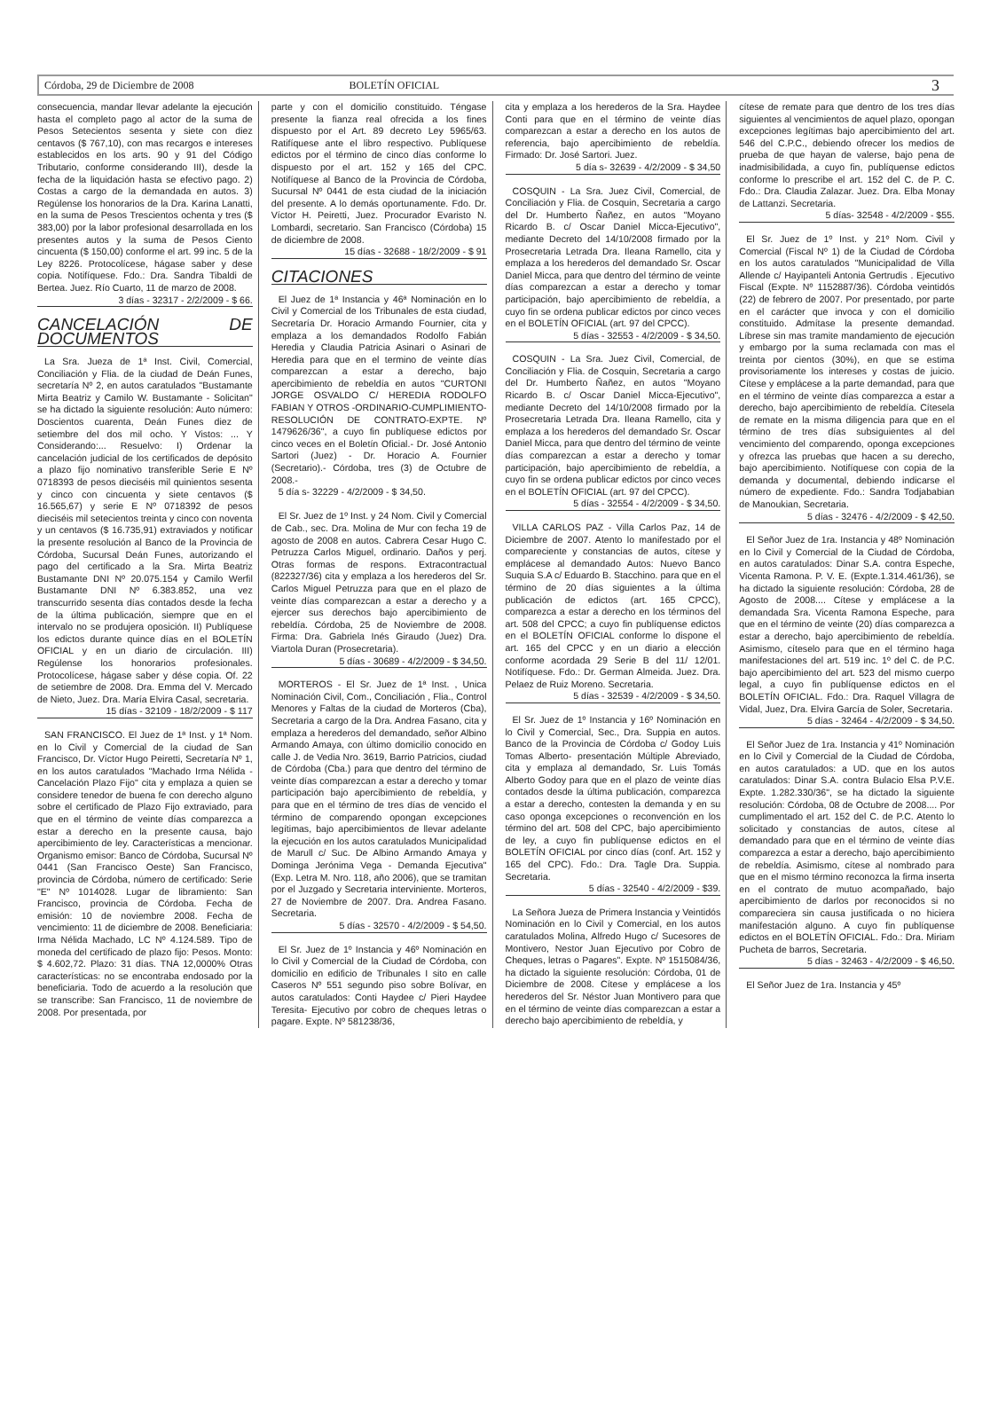Córdoba, 29 de Diciembre de 2008 BOLETÍN OFICIAL 3
consecuencia, mandar llevar adelante la ejecución hasta el completo pago al actor de la suma de Pesos Setecientos sesenta y siete con diez centavos ($ 767,10), con mas recargos e intereses establecidos en los arts. 90 y 91 del Código Tributario, conforme considerando III), desde la fecha de la liquidación hasta se efectivo pago. 2) Costas a cargo de la demandada en autos. 3) Regúlense los honorarios de la Dra. Karina Lanatti, en la suma de Pesos Trescientos ochenta y tres ($ 383,00) por la labor profesional desarrollada en los presentes autos y la suma de Pesos Ciento cincuenta ($ 150,00) conforme el art. 99 inc. 5 de la Ley 8226. Protocolícese, hágase saber y dese copia. Notifíquese. Fdo.: Dra. Sandra Tibaldi de Bertea. Juez. Río Cuarto, 11 de marzo de 2008.
3 días - 32317 - 2/2/2009 - $ 66.
CANCELACIÓN DE DOCUMENTOS
La Sra. Jueza de 1ª Inst. Civil, Comercial, Conciliación y Flia. de la ciudad de Deán Funes, secretaría Nº 2, en autos caratulados "Bustamante Mirta Beatriz y Camilo W. Bustamante - Solicitan" se ha dictado la siguiente resolución: Auto número: Doscientos cuarenta, Deán Funes diez de setiembre del dos mil ocho. Y Vistos: ... Y Considerando:... Resuelvo: I) Ordenar la cancelación judicial de los certificados de depósito a plazo fijo nominativo transferible Serie E Nº 0718393 de pesos dieciséis mil quinientos sesenta y cinco con cincuenta y siete centavos ($ 16.565,67) y serie E Nº 0718392 de pesos dieciséis mil setecientos treinta y cinco con noventa y un centavos ($ 16.735,91) extraviados y notificar la presente resolución al Banco de la Provincia de Córdoba, Sucursal Deán Funes, autorizando el pago del certificado a la Sra. Mirta Beatriz Bustamante DNI Nº 20.075.154 y Camilo Werfil Bustamante DNI Nº 6.383.852, una vez transcurrido sesenta días contados desde la fecha de la última publicación, siempre que en el intervalo no se produjera oposición. II) Publíquese los edictos durante quince días en el BOLETÍN OFICIAL y en un diario de circulación. III) Regúlense los honorarios profesionales. Protocolícese, hágase saber y dése copia. Of. 22 de setiembre de 2008. Dra. Emma del V. Mercado de Nieto, Juez. Dra. María Elvira Casal, secretaria.
15 días - 32109 - 18/2/2009 - $ 117
SAN FRANCISCO. El Juez de 1ª Inst. y 1ª Nom. en lo Civil y Comercial de la ciudad de San Francisco, Dr. Víctor Hugo Peiretti, Secretaría Nº 1, en los autos caratulados "Machado Irma Nélida - Cancelación Plazo Fijo" cita y emplaza a quien se considere tenedor de buena fe con derecho alguno sobre el certificado de Plazo Fijo extraviado, para que en el término de veinte días comparezca a estar a derecho en la presente causa, bajo apercibimiento de ley. Características a mencionar. Organismo emisor: Banco de Córdoba, Sucursal Nº 0441 (San Francisco Oeste) San Francisco, provincia de Córdoba, número de certificado: Serie "E" Nº 1014028. Lugar de libramiento: San Francisco, provincia de Córdoba. Fecha de emisión: 10 de noviembre 2008. Fecha de vencimiento: 11 de diciembre de 2008. Beneficiaria: Irma Nélida Machado, LC Nº 4.124.589. Tipo de moneda del certificado de plazo fijo: Pesos. Monto: $ 4.602,72. Plazo: 31 días. TNA 12,0000% Otras características: no se encontraba endosado por la beneficiaria. Todo de acuerdo a la resolución que se transcribe: San Francisco, 11 de noviembre de 2008. Por presentada, por
parte y con el domicilio constituido. Téngase presente la fianza real ofrecida a los fines dispuesto por el Art. 89 decreto Ley 5965/63. Ratifíquese ante el libro respectivo. Publíquese edictos por el término de cinco días conforme lo dispuesto por el art. 152 y 165 del CPC. Notifíquese al Banco de la Provincia de Córdoba, Sucursal Nº 0441 de esta ciudad de la iniciación del presente. A lo demás oportunamente. Fdo. Dr. Víctor H. Peiretti, Juez. Procurador Evaristo N. Lombardi, secretario. San Francisco (Córdoba) 15 de diciembre de 2008.
15 días - 32688 - 18/2/2009 - $ 91
CITACIONES
El Juez de 1ª Instancia y 46ª Nominación en lo Civil y Comercial de los Tribunales de esta ciudad, Secretaría Dr. Horacio Armando Fournier, cita y emplaza a los demandados Rodolfo Fabián Heredia y Claudia Patricia Asinari o Asinari de Heredia para que en el termino de veinte días comparezcan a estar a derecho, bajo apercibimiento de rebeldía en autos "CURTONI JORGE OSVALDO C/ HEREDIA RODOLFO FABIAN Y OTROS -ORDINARIO-CUMPLIMIENTO-RESOLUCIÓN DE CONTRATO-EXPTE. Nº 1479626/36", a cuyo fin publíquese edictos por cinco veces en el Boletín Oficial.- Dr. José Antonio Sartori (Juez) - Dr. Horacio A. Fournier (Secretario).- Córdoba, tres (3) de Octubre de 2008.-
5 día s- 32229 - 4/2/2009 - $ 34,50.
El Sr. Juez de 1º Inst. y 24 Nom. Civil y Comercial de Cab., sec. Dra. Molina de Mur con fecha 19 de agosto de 2008 en autos. Cabrera Cesar Hugo C. Petruzza Carlos Miguel, ordinario. Daños y perj. Otras formas de respons. Extracontractual (822327/36) cita y emplaza a los herederos del Sr. Carlos Miguel Petruzza para que en el plazo de veinte días comparezcan a estar a derecho y a ejercer sus derechos bajo apercibimiento de rebeldía. Córdoba, 25 de Noviembre de 2008. Firma: Dra. Gabriela Inés Giraudo (Juez) Dra. Viartola Duran (Prosecretaria).
5 días - 30689 - 4/2/2009 - $ 34,50.
MORTEROS - El Sr. Juez de 1ª Inst. , Unica Nominación Civil, Com., Conciliación , Flia., Control Menores y Faltas de la ciudad de Morteros (Cba), Secretaria a cargo de la Dra. Andrea Fasano, cita y emplaza a herederos del demandado, señor Albino Armando Amaya, con último domicilio conocido en calle J. de Vedia Nro. 3619, Barrio Patricios, ciudad de Córdoba (Cba.) para que dentro del término de veinte días comparezcan a estar a derecho y tomar participación bajo apercibimiento de rebeldía, y para que en el término de tres días de vencido el término de comparendo opongan excepciones legítimas, bajo apercibimientos de llevar adelante la ejecución en los autos caratulados Municipalidad de Marull c/ Suc. De Albino Armando Amaya y Dominga Jerónima Vega - Demanda Ejecutiva" (Exp. Letra M. Nro. 118, año 2006), que se tramitan por el Juzgado y Secretaria interviniente. Morteros, 27 de Noviembre de 2007. Dra. Andrea Fasano. Secretaria.
5 días - 32570 - 4/2/2009 - $ 54,50.
El Sr. Juez de 1º Instancia y 46º Nominación en lo Civil y Comercial de la Ciudad de Córdoba, con domicilio en edificio de Tribunales I sito en calle Caseros Nº 551 segundo piso sobre Bolívar, en autos caratulados: Conti Haydee c/ Pieri Haydee Teresita- Ejecutivo por cobro de cheques letras o pagare. Expte. Nº 581238/36,
cita y emplaza a los herederos de la Sra. Haydee Conti para que en el término de veinte días comparezcan a estar a derecho en los autos de referencia, bajo apercibimiento de rebeldía. Firmado: Dr. José Sartori. Juez.
5 día s- 32639 - 4/2/2009 - $ 34,50
COSQUIN - La Sra. Juez Civil, Comercial, de Conciliación y Flia. de Cosquin, Secretaria a cargo del Dr. Humberto Ñañez, en autos "Moyano Ricardo B. c/ Oscar Daniel Micca-Ejecutivo", mediante Decreto del 14/10/2008 firmado por la Prosecretaria Letrada Dra. Ileana Ramello, cita y emplaza a los herederos del demandado Sr. Oscar Daniel Micca, para que dentro del término de veinte días comparezcan a estar a derecho y tomar participación, bajo apercibimiento de rebeldía, a cuyo fin se ordena publicar edictos por cinco veces en el BOLETÍN OFICIAL (art. 97 del CPCC).
5 días - 32553 - 4/2/2009 - $ 34,50.
COSQUIN - La Sra. Juez Civil, Comercial, de Conciliación y Flia. de Cosquin, Secretaria a cargo del Dr. Humberto Ñañez, en autos "Moyano Ricardo B. c/ Oscar Daniel Micca-Ejecutivo", mediante Decreto del 14/10/2008 firmado por la Prosecretaria Letrada Dra. Ileana Ramello, cita y emplaza a los herederos del demandado Sr. Oscar Daniel Micca, para que dentro del término de veinte días comparezcan a estar a derecho y tomar participación, bajo apercibimiento de rebeldía, a cuyo fin se ordena publicar edictos por cinco veces en el BOLETÍN OFICIAL (art. 97 del CPCC).
5 días - 32554 - 4/2/2009 - $ 34,50.
VILLA CARLOS PAZ - Villa Carlos Paz, 14 de Diciembre de 2007. Atento lo manifestado por el compareciente y constancias de autos, cítese y emplácese al demandado Autos: Nuevo Banco Suquia S.A c/ Eduardo B. Stacchino. para que en el término de 20 días siguientes a la última publicación de edictos (art. 165 CPCC), comparezca a estar a derecho en los términos del art. 508 del CPCC; a cuyo fin publíquense edictos en el BOLETÍN OFICIAL conforme lo dispone el art. 165 del CPCC y en un diario a elección conforme acordada 29 Serie B del 11/ 12/01. Notifíquese. Fdo.: Dr. German Almeida. Juez. Dra. Pelaez de Ruiz Moreno. Secretaria.
5 días - 32539 - 4/2/2009 - $ 34,50.
El Sr. Juez de 1º Instancia y 16º Nominación en lo Civil y Comercial, Sec., Dra. Suppia en autos. Banco de la Provincia de Córdoba c/ Godoy Luis Tomas Alberto- presentación Múltiple Abreviado, cita y emplaza al demandado, Sr. Luis Tomás Alberto Godoy para que en el plazo de veinte días contados desde la última publicación, comparezca a estar a derecho, contesten la demanda y en su caso oponga excepciones o reconvención en los término del art. 508 del CPC, bajo apercibimiento de ley, a cuyo fin publíquense edictos en el BOLETÍN OFICIAL por cinco días (conf. Art. 152 y 165 del CPC). Fdo.: Dra. Tagle Dra. Suppia. Secretaria.
5 días - 32540 - 4/2/2009 - $39.
La Señora Jueza de Primera Instancia y Veintidós Nominación en lo Civil y Comercial, en los autos caratulados Molina, Alfredo Hugo c/ Sucesores de Montivero, Nestor Juan Ejecutivo por Cobro de Cheques, letras o Pagares". Expte. Nº 1515084/36, ha dictado la siguiente resolución: Córdoba, 01 de Diciembre de 2008. Cítese y emplácese a los herederos del Sr. Néstor Juan Montivero para que en el término de veinte días comparezcan a estar a derecho bajo apercibimiento de rebeldía, y
cítese de remate para que dentro de los tres días siguientes al vencimientos de aquel plazo, opongan excepciones legítimas bajo apercibimiento del art. 546 del C.P.C., debiendo ofrecer los medios de prueba de que hayan de valerse, bajo pena de inadmisibilidada, a cuyo fin, publíquense edictos conforme lo prescribe el art. 152 del C. de P. C. Fdo.: Dra. Claudia Zalazar. Juez. Dra. Elba Monay de Lattanzi. Secretaria.
5 días- 32548 - 4/2/2009 - $55.
El Sr. Juez de 1º Inst. y 21º Nom. Civil y Comercial (Fiscal Nº 1) de la Ciudad de Córdoba en los autos caratulados "Municipalidad de Villa Allende c/ Hayipanteli Antonia Gertrudis . Ejecutivo Fiscal (Expte. Nº 1152887/36). Córdoba veintidós (22) de febrero de 2007. Por presentado, por parte en el carácter que invoca y con el domicilio constituido. Admítase la presente demandad. Líbrese sin mas tramite mandamiento de ejecución y embargo por la suma reclamada con mas el treinta por cientos (30%), en que se estima provisoriamente los intereses y costas de juicio. Cítese y emplácese a la parte demandad, para que en el término de veinte días comparezca a estar a derecho, bajo apercibimiento de rebeldía. Cítesela de remate en la misma diligencia para que en el término de tres días subsiguientes al del vencimiento del comparendo, oponga excepciones y ofrezca las pruebas que hacen a su derecho, bajo apercibimiento. Notifíquese con copia de la demanda y documental, debiendo indicarse el número de expediente. Fdo.: Sandra Todjababian de Manoukian, Secretaria.
5 días - 32476 - 4/2/2009 - $ 42,50.
El Señor Juez de 1ra. Instancia y 48º Nominación en lo Civil y Comercial de la Ciudad de Córdoba, en autos caratulados: Dinar S.A. contra Espeche, Vicenta Ramona. P. V. E. (Expte.1.314.461/36), se ha dictado la siguiente resolución: Córdoba, 28 de Agosto de 2008.... Cítese y emplácese a la demandada Sra. Vicenta Ramona Espeche, para que en el término de veinte (20) días comparezca a estar a derecho, bajo apercibimiento de rebeldía. Asimismo, cíteselo para que en el término haga manifestaciones del art. 519 inc. 1º del C. de P.C. bajo apercibimiento del art. 523 del mismo cuerpo legal, a cuyo fin publíquense edictos en el BOLETÍN OFICIAL. Fdo.: Dra. Raquel Villagra de Vidal, Juez, Dra. Elvira García de Soler, Secretaria.
5 días - 32464 - 4/2/2009 - $ 34,50.
El Señor Juez de 1ra. Instancia y 41º Nominación en lo Civil y Comercial de la Ciudad de Córdoba, en autos caratulados: a UD. que en los autos caratulados: Dinar S.A. contra Bulacio Elsa P.V.E. Expte. 1.282.330/36", se ha dictado la siguiente resolución: Córdoba, 08 de Octubre de 2008.... Por cumplimentado el art. 152 del C. de P.C. Atento lo solicitado y constancias de autos, cítese al demandado para que en el término de veinte días comparezca a estar a derecho, bajo apercibimiento de rebeldía. Asimismo, cítese al nombrado para que en el mismo término reconozca la firma inserta en el contrato de mutuo acompañado, bajo apercibimiento de darlos por reconocidos si no compareciera sin causa justificada o no hiciera manifestación alguno. A cuyo fin publíquense edictos en el BOLETÍN OFICIAL. Fdo.: Dra. Miriam Pucheta de barros, Secretaria.
5 días - 32463 - 4/2/2009 - $ 46,50.
El Señor Juez de 1ra. Instancia y 45º